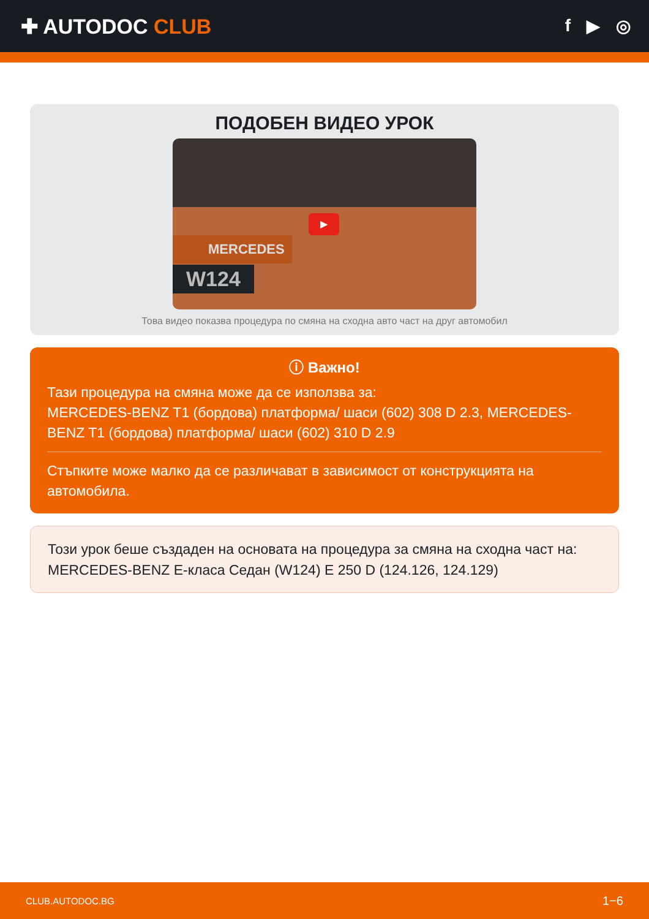✚ AUTODOC CLUB
f ▶ ◎
ПОДОБЕН ВИДЕО УРОК
▶
MERCEDES
W124
Това видео показва процедура по смяна на сходна авто част на друг автомобил
ⓘ Важно!
Тази процедура на смяна може да се използва за:
MERCEDES-BENZ T1 (бордова) платформа/ шаси (602) 308 D 2.3, MERCEDES-BENZ T1 (бордова) платформа/ шаси (602) 310 D 2.9
Стъпките може малко да се различават в зависимост от конструкцията на автомобила.
Този урок беше създаден на основата на процедура за смяна на сходна част на: MERCEDES-BENZ E-класа Седан (W124) E 250 D (124.126, 124.129)
CLUB.AUTODOC.BG 1−6